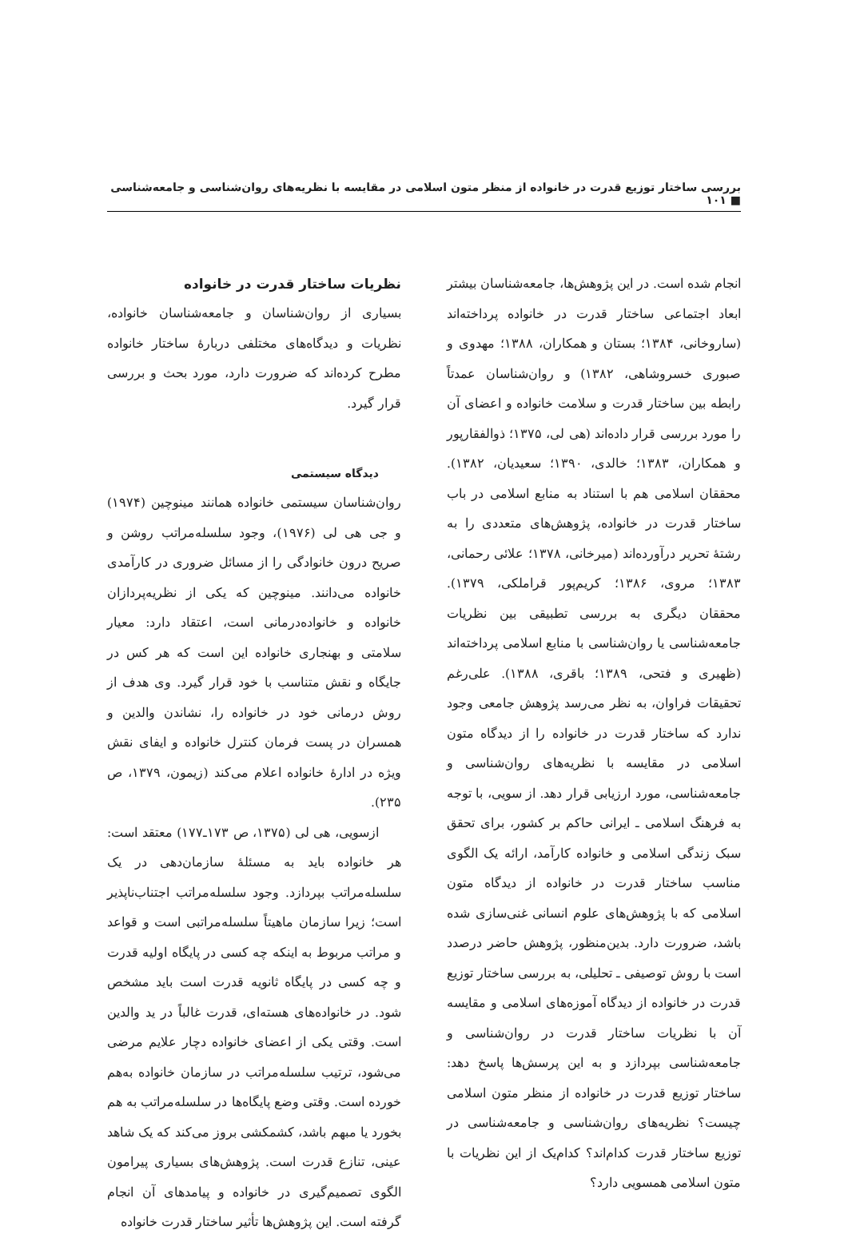بررسی ساختار توزیع قدرت در خانواده از منظر متون اسلامی در مقایسه با نظریه‌های روان‌شناسی و جامعه‌شناسی ■ ۱۰۱
انجام شده است. در این پژوهش‌ها، جامعه‌شناسان بیشتر ابعاد اجتماعی ساختار قدرت در خانواده پرداخته‌اند (ساروخانی، ۱۳۸۴؛ بستان و همکاران، ۱۳۸۸؛ مهدوی و صبوری خسروشاهی، ۱۳۸۲) و روان‌شناسان عمدتاً رابطه بین ساختار قدرت و سلامت خانواده و اعضای آن را مورد بررسی قرار داده‌اند (هی لی، ۱۳۷۵؛ ذوالفقارپور و همکاران، ۱۳۸۳؛ خالدی، ۱۳۹۰؛ سعیدیان، ۱۳۸۲). محققان اسلامی هم با استناد به منابع اسلامی در باب ساختار قدرت در خانواده، پژوهش‌های متعددی را به رشتهٔ تحریر درآورده‌اند (میرخانی، ۱۳۷۸؛ علائی رحمانی، ۱۳۸۳؛ مروی، ۱۳۸۶؛ کریم‌پور قراملکی، ۱۳۷۹). محققان دیگری به بررسی تطبیقی بین نظریات جامعه‌شناسی یا روان‌شناسی با منابع اسلامی پرداخته‌اند (ظهیری و فتحی، ۱۳۸۹؛ باقری، ۱۳۸۸). علی‌رغم تحقیقات فراوان، به نظر می‌رسد پژوهش جامعی وجود ندارد که ساختار قدرت در خانواده را از دیدگاه متون اسلامی در مقایسه با نظریه‌های روان‌شناسی و جامعه‌شناسی، مورد ارزیابی قرار دهد. از سویی، با توجه به فرهنگ اسلامی ـ ایرانی حاکم بر کشور، برای تحقق سبک زندگی اسلامی و خانواده کارآمد، ارائه یک الگوی مناسب ساختار قدرت در خانواده از دیدگاه متون اسلامی که با پژوهش‌های علوم انسانی غنی‌سازی شده باشد، ضرورت دارد. بدین‌منظور، پژوهش حاضر درصدد است با روش توصیفی ـ تحلیلی، به بررسی ساختار توزیع قدرت در خانواده از دیدگاه آموزه‌های اسلامی و مقایسه آن با نظریات ساختار قدرت در روان‌شناسی و جامعه‌شناسی بپردازد و به این پرسش‌ها پاسخ دهد: ساختار توزیع قدرت در خانواده از منظر متون اسلامی چیست؟ نظریه‌های روان‌شناسی و جامعه‌شناسی در توزیع ساختار قدرت کدام‌اند؟ کدام‌یک از این نظریات با متون اسلامی همسویی دارد؟
نظریات ساختار قدرت در خانواده
بسیاری از روان‌شناسان و جامعه‌شناسان خانواده، نظریات و دیدگاه‌های مختلفی دربارهٔ ساختار خانواده مطرح کرده‌اند که ضرورت دارد، مورد بحث و بررسی قرار گیرد.
دیدگاه سیستمی
روان‌شناسان سیستمی خانواده همانند مینوچین (۱۹۷۴) و جی هی لی (۱۹۷۶)، وجود سلسله‌مراتب روشن و صریح درون خانوادگی را از مسائل ضروری در کارآمدی خانواده می‌دانند. مینوچین که یکی از نظریه‌پردازان خانواده و خانواده‌درمانی است، اعتقاد دارد: معیار سلامتی و بهنجاری خانواده این است که هر کس در جایگاه و نقش متناسب با خود قرار گیرد. وی هدف از روش درمانی خود در خانواده را، نشاندن والدین و همسران در پست فرمان کنترل خانواده و ایفای نقش ویژه در ادارهٔ خانواده اعلام می‌کند (زیمون، ۱۳۷۹، ص ۲۳۵).
ازسویی، هی لی (۱۳۷۵، ص ۱۷۳ـ۱۷۷) معتقد است: هر خانواده باید به مسئلهٔ سازمان‌دهی در یک سلسله‌مراتب بپردازد. وجود سلسله‌مراتب اجتناب‌ناپذیر است؛ زیرا سازمان ماهیتاً سلسله‌مراتبی است و قواعد و مراتب مربوط به اینکه چه کسی در پایگاه اولیه قدرت و چه کسی در پایگاه ثانویه قدرت است باید مشخص شود. در خانواده‌های هسته‌ای، قدرت غالباً در ید والدین است. وقتی یکی از اعضای خانواده دچار علایم مرضی می‌شود، ترتیب سلسله‌مراتب در سازمان خانواده به‌هم خورده است. وقتی وضع پایگاه‌ها در سلسله‌مراتب به هم بخورد یا مبهم باشد، کشمکشی بروز می‌کند که یک شاهد عینی، تنازع قدرت است. پژوهش‌های بسیاری پیرامون الگوی تصمیم‌گیری در خانواده و پیامدهای آن انجام گرفته است. این پژوهش‌ها تأثیر ساختار قدرت خانواده